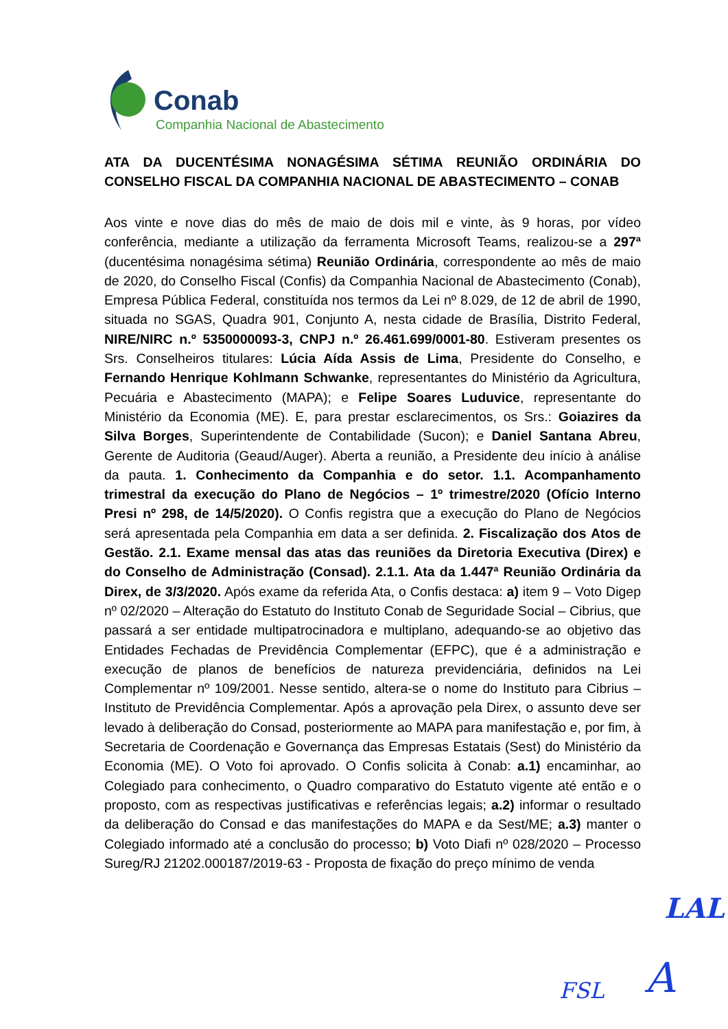Conab
Companhia Nacional de Abastecimento
ATA DA DUCENTÉSIMA NONAGÉSIMA SÉTIMA REUNIÃO ORDINÁRIA DO CONSELHO FISCAL DA COMPANHIA NACIONAL DE ABASTECIMENTO – CONAB
Aos vinte e nove dias do mês de maio de dois mil e vinte, às 9 horas, por vídeo conferência, mediante a utilização da ferramenta Microsoft Teams, realizou-se a 297ª (ducentésima nonagésima sétima) Reunião Ordinária, correspondente ao mês de maio de 2020, do Conselho Fiscal (Confis) da Companhia Nacional de Abastecimento (Conab), Empresa Pública Federal, constituída nos termos da Lei nº 8.029, de 12 de abril de 1990, situada no SGAS, Quadra 901, Conjunto A, nesta cidade de Brasília, Distrito Federal, NIRE/NIRC n.º 5350000093-3, CNPJ n.º 26.461.699/0001-80. Estiveram presentes os Srs. Conselheiros titulares: Lúcia Aída Assis de Lima, Presidente do Conselho, e Fernando Henrique Kohlmann Schwanke, representantes do Ministério da Agricultura, Pecuária e Abastecimento (MAPA); e Felipe Soares Luduvice, representante do Ministério da Economia (ME). E, para prestar esclarecimentos, os Srs.: Goiazires da Silva Borges, Superintendente de Contabilidade (Sucon); e Daniel Santana Abreu, Gerente de Auditoria (Geaud/Auger). Aberta a reunião, a Presidente deu início à análise da pauta. 1. Conhecimento da Companhia e do setor. 1.1. Acompanhamento trimestral da execução do Plano de Negócios – 1º trimestre/2020 (Ofício Interno Presi nº 298, de 14/5/2020). O Confis registra que a execução do Plano de Negócios será apresentada pela Companhia em data a ser definida. 2. Fiscalização dos Atos de Gestão. 2.1. Exame mensal das atas das reuniões da Diretoria Executiva (Direx) e do Conselho de Administração (Consad). 2.1.1. Ata da 1.447ª Reunião Ordinária da Direx, de 3/3/2020. Após exame da referida Ata, o Confis destaca: a) item 9 – Voto Digep nº 02/2020 – Alteração do Estatuto do Instituto Conab de Seguridade Social – Cibrius, que passará a ser entidade multipatrocinadora e multiplano, adequando-se ao objetivo das Entidades Fechadas de Previdência Complementar (EFPC), que é a administração e execução de planos de benefícios de natureza previdenciária, definidos na Lei Complementar nº 109/2001. Nesse sentido, altera-se o nome do Instituto para Cibrius – Instituto de Previdência Complementar. Após a aprovação pela Direx, o assunto deve ser levado à deliberação do Consad, posteriormente ao MAPA para manifestação e, por fim, à Secretaria de Coordenação e Governança das Empresas Estatais (Sest) do Ministério da Economia (ME). O Voto foi aprovado. O Confis solicita à Conab: a.1) encaminhar, ao Colegiado para conhecimento, o Quadro comparativo do Estatuto vigente até então e o proposto, com as respectivas justificativas e referências legais; a.2) informar o resultado da deliberação do Consad e das manifestações do MAPA e da Sest/ME; a.3) manter o Colegiado informado até a conclusão do processo; b) Voto Diafi nº 028/2020 – Processo Sureg/RJ 21202.000187/2019-63 - Proposta de fixação do preço mínimo de venda
LAL
FSL A